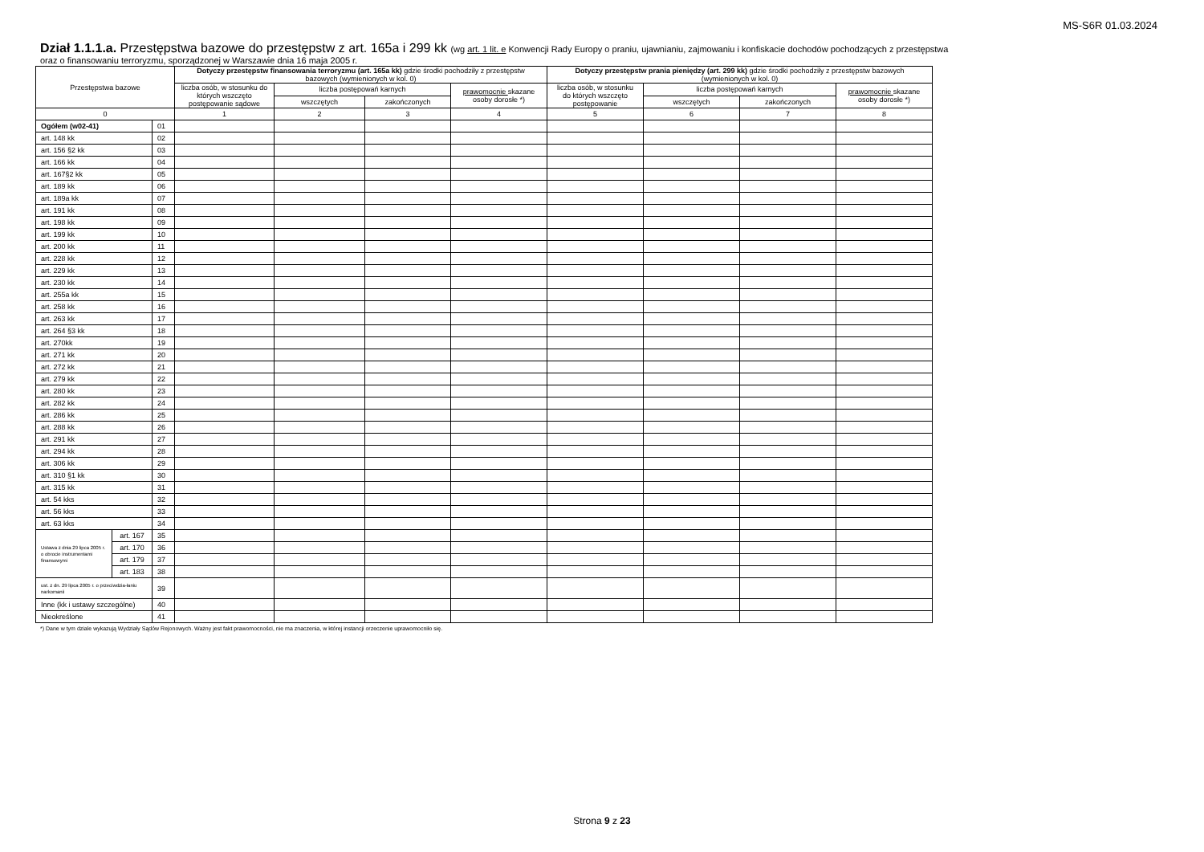MS-S6R 01.03.2024
Dział 1.1.1.a. Przestępstwa bazowe do przestępstw z art. 165a i 299 kk (wg art. 1 lit. e Konwencji Rady Europy o praniu, ujawnianiu, zajmowaniu i konfiskacie dochodów pochodzących z przestępstwa
oraz o finansowaniu terroryzmu, sporządzonej w Warszawie dnia 16 maja 2005 r.
| Przestępstwa bazowe | | | Dotyczy przestępstw finansowania terroryzmu (art. 165a kk) gdzie środki pochodziły z przestępstw bazowych (wymienionych w kol. 0) | | | | Dotyczy przestępstw prania pieniędzy (art. 299 kk) gdzie środki pochodziły z przestępstw bazowych (wymienionych w kol. 0) | | | |
| --- | --- | --- | --- | --- | --- | --- | --- | --- | --- | --- |
| | | | liczba osób, w stosunku do których wszczęto postępowanie sądowe | liczba postępowań karnych | | prawomocnie skazane osoby dorosłe *) | liczba osób, w stosunku do których wszczęto postępowanie | liczba postępowań karnych | | prawomocnie skazane osoby dorosłe *) |
| | | | | wszczętych | zakończonych | | | wszczętych | zakończonych | |
| 0 | | | 1 | 2 | 3 | 4 | 5 | 6 | 7 | 8 |
| Ogółem (w02-41) | | 01 | | | | | | | | |
| art. 148 kk | | 02 | | | | | | | | |
| art. 156 §2 kk | | 03 | | | | | | | | |
| art. 166 kk | | 04 | | | | | | | | |
| art. 167§2 kk | | 05 | | | | | | | | |
| art. 189 kk | | 06 | | | | | | | | |
| art. 189a kk | | 07 | | | | | | | | |
| art. 191 kk | | 08 | | | | | | | | |
| art. 198 kk | | 09 | | | | | | | | |
| art. 199 kk | | 10 | | | | | | | | |
| art. 200 kk | | 11 | | | | | | | | |
| art. 228 kk | | 12 | | | | | | | | |
| art. 229 kk | | 13 | | | | | | | | |
| art. 230 kk | | 14 | | | | | | | | |
| art. 255a kk | | 15 | | | | | | | | |
| art. 258 kk | | 16 | | | | | | | | |
| art. 263 kk | | 17 | | | | | | | | |
| art. 264 §3 kk | | 18 | | | | | | | | |
| art. 270kk | | 19 | | | | | | | | |
| art. 271 kk | | 20 | | | | | | | | |
| art. 272 kk | | 21 | | | | | | | | |
| art. 279 kk | | 22 | | | | | | | | |
| art. 280 kk | | 23 | | | | | | | | |
| art. 282 kk | | 24 | | | | | | | | |
| art. 286 kk | | 25 | | | | | | | | |
| art. 288 kk | | 26 | | | | | | | | |
| art. 291 kk | | 27 | | | | | | | | |
| art. 294 kk | | 28 | | | | | | | | |
| art. 306 kk | | 29 | | | | | | | | |
| art. 310 §1 kk | | 30 | | | | | | | | |
| art. 315 kk | | 31 | | | | | | | | |
| art. 54 kks | | 32 | | | | | | | | |
| art. 56 kks | | 33 | | | | | | | | |
| art. 63 kks | | 34 | | | | | | | | |
| Ustawa z dnia 29 lipca 2005 r. o obrocie instrumentami finansowymi | art. 167 | 35 | | | | | | | | |
| | art. 170 | 36 | | | | | | | | |
| | art. 179 | 37 | | | | | | | | |
| | art. 183 | 38 | | | | | | | | |
| ust. z dn. 29 lipca 2005 r. o przeciwdzia-łaniu narkomanii | | 39 | | | | | | | | |
| Inne (kk i ustawy szczególne) | | 40 | | | | | | | | |
| Nieokreślone | | 41 | | | | | | | | |
*) Dane w tym dziale wykazują Wydziały Sądów Rejonowych. Ważny jest fakt prawomocności, nie ma znaczenia, w której instancji orzeczenie uprawomocniło się.
Strona 9 z 23